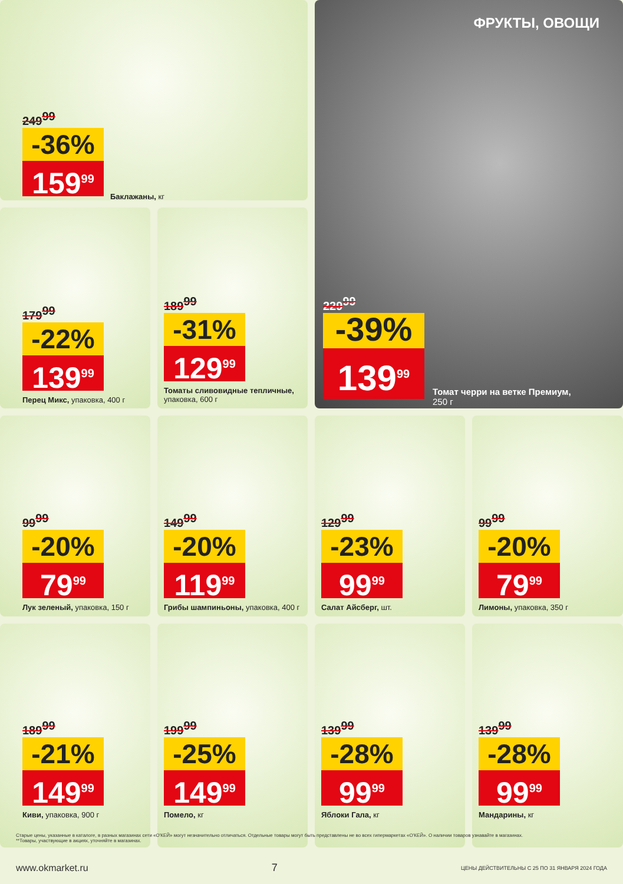ФРУКТЫ, ОВОЩИ
249<sup>99</sup>
-36%
159<sup>99</sup>
Баклажаны, кг
179<sup>99</sup>
-22%
139<sup>99</sup>
Перец Микс, упаковка, 400 г
189<sup>99</sup>
-31%
129<sup>99</sup>
Томаты сливовидные тепличные, упаковка, 600 г
229<sup>99</sup>
-39%
139<sup>99</sup>
Томат черри на ветке Премиум, 250 г
99<sup>99</sup>
-20%
79<sup>99</sup>
Лук зеленый, упаковка, 150 г
149<sup>99</sup>
-20%
119<sup>99</sup>
Грибы шампиньоны, упаковка, 400 г
129<sup>99</sup>
-23%
99<sup>99</sup>
Салат Айсберг, шт.
99<sup>99</sup>
-20%
79<sup>99</sup>
Лимоны, упаковка, 350 г
189<sup>99</sup>
-21%
149<sup>99</sup>
Киви, упаковка, 900 г
199<sup>99</sup>
-25%
149<sup>99</sup>
Помело, кг
139<sup>99</sup>
-28%
99<sup>99</sup>
Яблоки Гала, кг
139<sup>99</sup>
-28%
99<sup>99</sup>
Мандарины, кг
Старые цены, указанные в каталоге, в разных магазинах сети «О'КЕЙ» могут незначительно отличаться. Отдельные товары могут быть представлены не во всех гипермаркетах «О'КЕЙ». О наличии товаров узнавайте в магазинах.
**Товары, участвующие в акциях, уточняйте в магазинах.
www.okmarket.ru 7 ЦЕНЫ ДЕЙСТВИТЕЛЬНЫ С 25 ПО 31 ЯНВАРЯ 2024 ГОДА